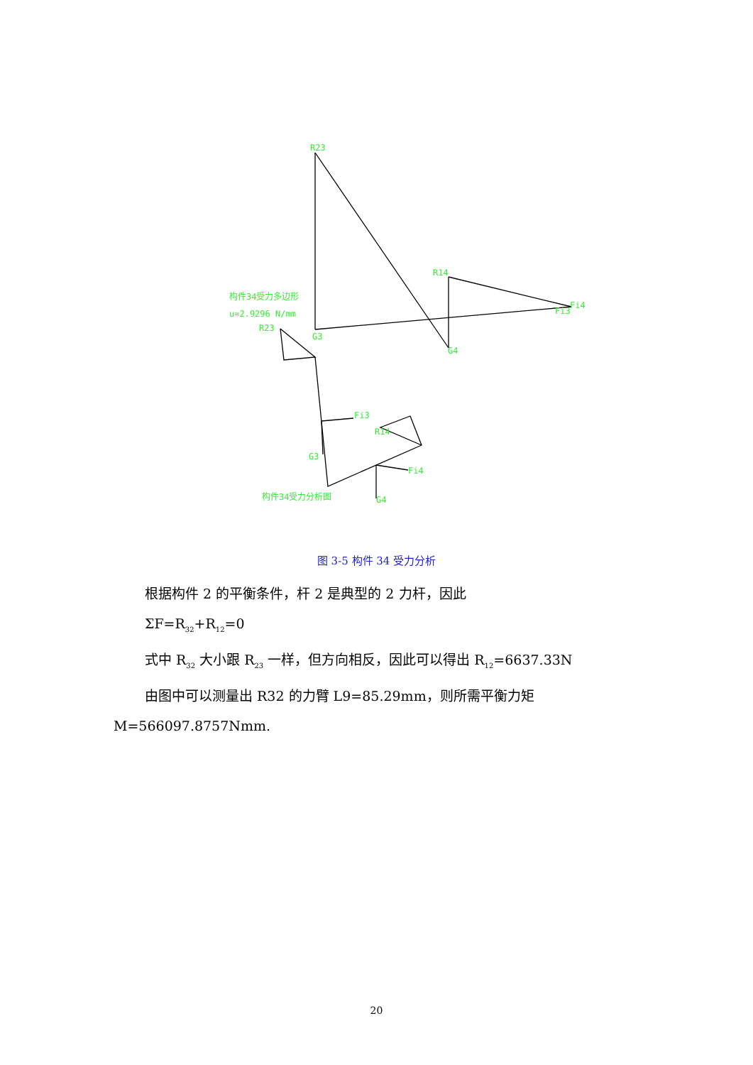R23
R14
Fi4
Fi3
G3
G4
构件34受力多边形
u=2.9296 N/mm
R23
Fi3
R14
G3
Fi4
G4
构件34受力分析图
图 3-5 构件 34 受力分析
根据构件 2 的平衡条件，杆 2 是典型的 2 力杆，因此
ΣF=R<sub>32</sub>+R<sub>12</sub>=0
式中 R<sub>32</sub> 大小跟 R<sub>23</sub> 一样，但方向相反，因此可以得出 R<sub>12</sub>=6637.33N
由图中可以测量出 R32 的力臂 L9=85.29mm，则所需平衡力矩
M=566097.8757Nmm.
20